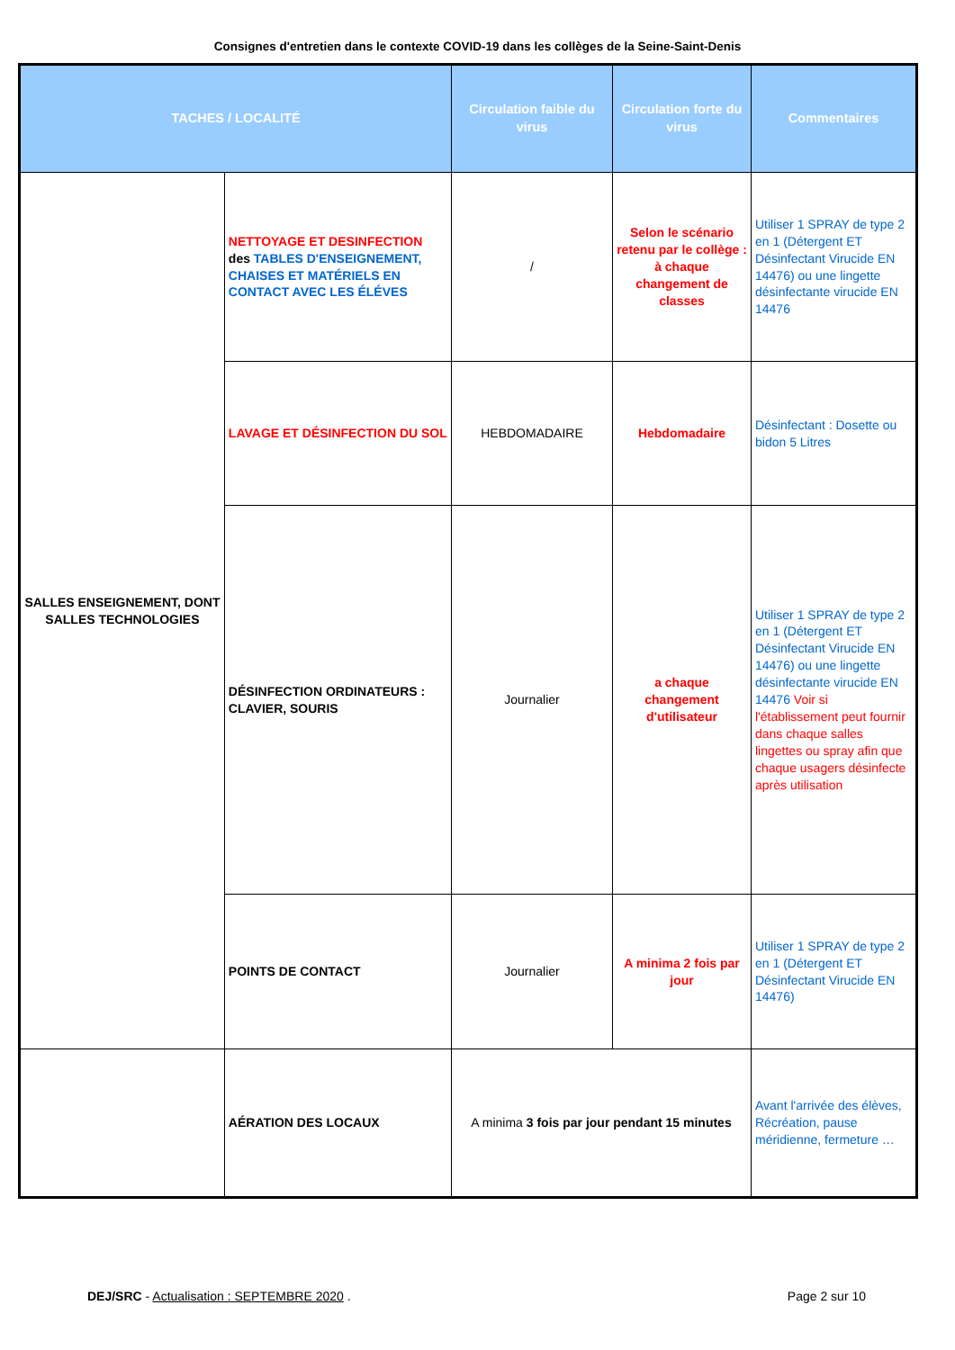Consignes d'entretien dans le contexte COVID-19 dans les collèges de la Seine-Saint-Denis
| TACHES / LOCALITÉ | | Circulation faible du virus | Circulation forte du virus | Commentaires |
| --- | --- | --- | --- | --- |
| SALLES ENSEIGNEMENT, DONT SALLES TECHNOLOGIES | NETTOYAGE ET DESINFECTION des TABLES D'ENSEIGNEMENT, CHAISES ET MATÉRIELS EN CONTACT AVEC LES ÉLÉVES | / | Selon le scénario retenu par le collège : à chaque changement de classes | Utiliser 1 SPRAY de type 2 en 1 (Détergent ET Désinfectant Virucide EN 14476) ou une lingette désinfectante virucide EN 14476 |
| | LAVAGE ET DÉSINFECTION DU SOL | HEBDOMADAIRE | Hebdomadaire | Désinfectant : Dosette ou bidon 5 Litres |
| | DÉSINFECTION ORDINATEURS : CLAVIER, SOURIS | Journalier | a chaque changement d'utilisateur | Utiliser 1 SPRAY de type 2 en 1 (Détergent ET Désinfectant Virucide EN 14476) ou une lingette désinfectante virucide EN 14476 Voir si l'établissement peut fournir dans chaque salles lingettes ou spray afin que chaque usagers désinfecte après utilisation |
| | POINTS DE CONTACT | Journalier | A minima 2 fois par jour | Utiliser 1 SPRAY de type 2 en 1 (Détergent ET Désinfectant Virucide EN 14476) |
| | AÉRATION DES LOCAUX | A minima 3 fois par jour pendant 15 minutes | | Avant l'arrivée des élèves, Récréation, pause méridienne, fermeture … |
DEJ/SRC - Actualisation : SEPTEMBRE 2020 . Page 2 sur 10